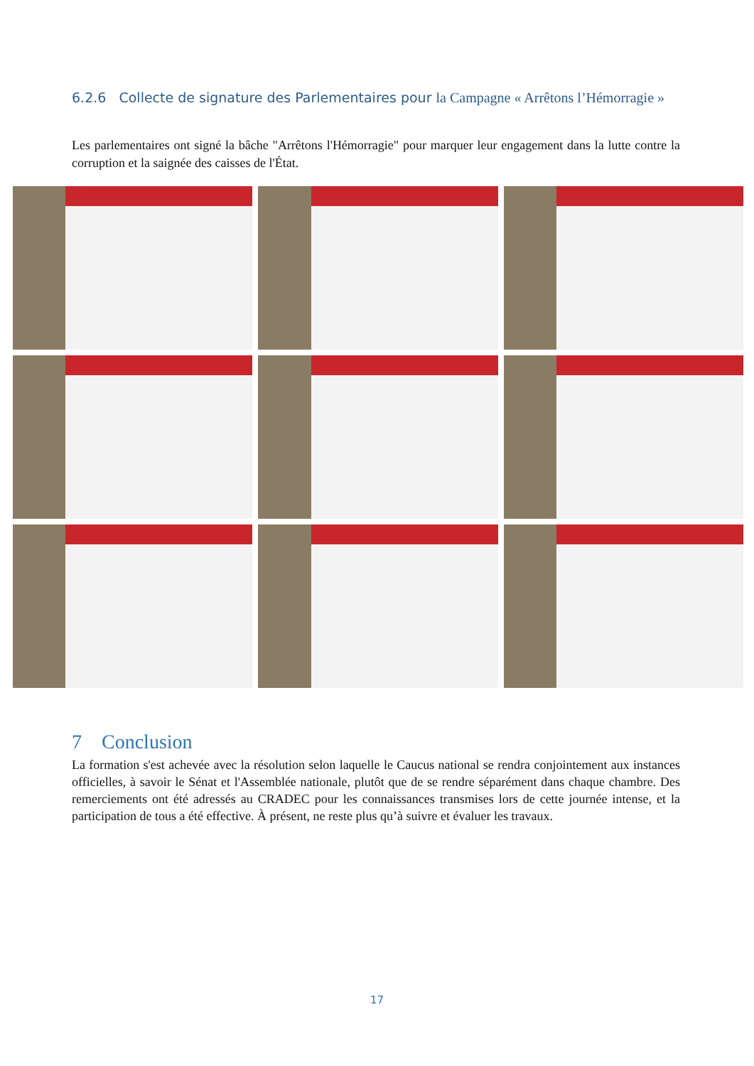6.2.6 Collecte de signature des Parlementaires pour la Campagne « Arrêtons l’Hémorragie »
Les parlementaires ont signé la bâche "Arrêtons l'Hémorragie" pour marquer leur engagement dans la lutte contre la corruption et la saignée des caisses de l'État.
7 Conclusion
La formation s'est achevée avec la résolution selon laquelle le Caucus national se rendra conjointement aux instances officielles, à savoir le Sénat et l'Assemblée nationale, plutôt que de se rendre séparément dans chaque chambre. Des remerciements ont été adressés au CRADEC pour les connaissances transmises lors de cette journée intense, et la participation de tous a été effective. À présent, ne reste plus qu’à suivre et évaluer les travaux.
17